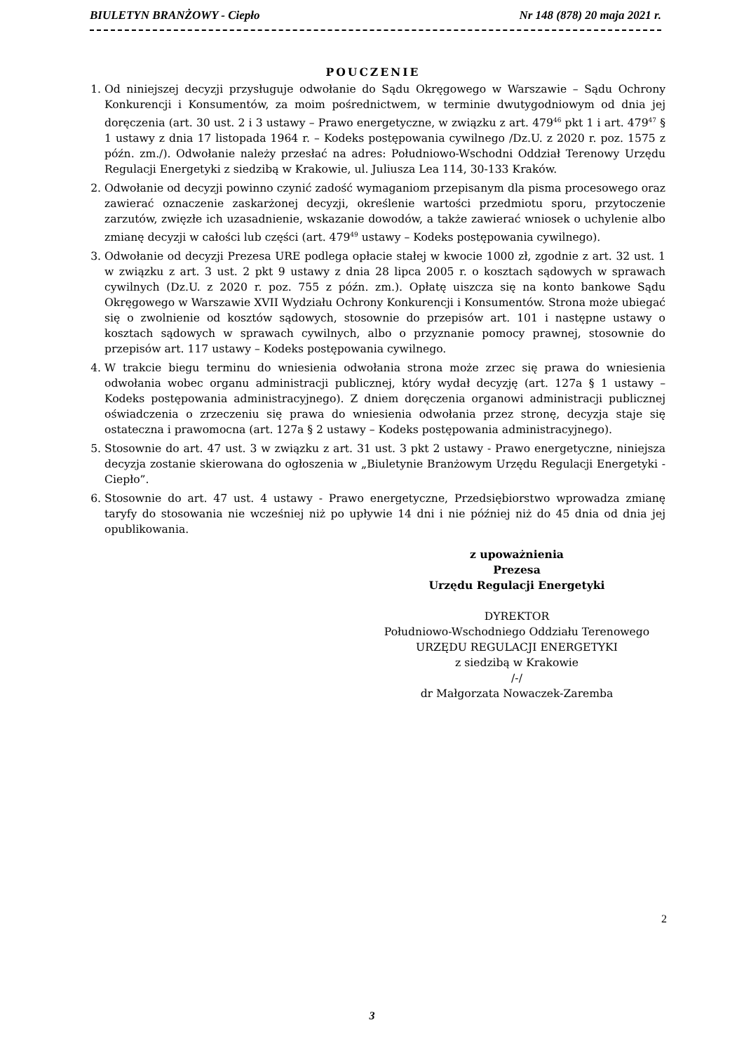BIULETYN BRANŻOWY - Ciepło Nr 148 (878) 20 maja 2021 r.
POUCZENIE
1. Od niniejszej decyzji przysługuje odwołanie do Sądu Okręgowego w Warszawie – Sądu Ochrony Konkurencji i Konsumentów, za moim pośrednictwem, w terminie dwutygodniowym od dnia jej doręczenia (art. 30 ust. 2 i 3 ustawy – Prawo energetyczne, w związku z art. 479<sup>46</sup> pkt 1 i art. 479<sup>47</sup> § 1 ustawy z dnia 17 listopada 1964 r. – Kodeks postępowania cywilnego /Dz.U. z 2020 r. poz. 1575 z późn. zm./). Odwołanie należy przesłać na adres: Południowo-Wschodni Oddział Terenowy Urzędu Regulacji Energetyki z siedzibą w Krakowie, ul. Juliusza Lea 114, 30-133 Kraków.
2. Odwołanie od decyzji powinno czynić zadość wymaganiom przepisanym dla pisma procesowego oraz zawierać oznaczenie zaskarżonej decyzji, określenie wartości przedmiotu sporu, przytoczenie zarzutów, zwięzłe ich uzasadnienie, wskazanie dowodów, a także zawierać wniosek o uchylenie albo zmianę decyzji w całości lub części (art. 479<sup>49</sup> ustawy – Kodeks postępowania cywilnego).
3. Odwołanie od decyzji Prezesa URE podlega opłacie stałej w kwocie 1000 zł, zgodnie z art. 32 ust. 1 w związku z art. 3 ust. 2 pkt 9 ustawy z dnia 28 lipca 2005 r. o kosztach sądowych w sprawach cywilnych (Dz.U. z 2020 r. poz. 755 z późn. zm.). Opłatę uiszcza się na konto bankowe Sądu Okręgowego w Warszawie XVII Wydziału Ochrony Konkurencji i Konsumentów. Strona może ubiegać się o zwolnienie od kosztów sądowych, stosownie do przepisów art. 101 i następne ustawy o kosztach sądowych w sprawach cywilnych, albo o przyznanie pomocy prawnej, stosownie do przepisów art. 117 ustawy – Kodeks postępowania cywilnego.
4. W trakcie biegu terminu do wniesienia odwołania strona może zrzec się prawa do wniesienia odwołania wobec organu administracji publicznej, który wydał decyzję (art. 127a § 1 ustawy – Kodeks postępowania administracyjnego). Z dniem doręczenia organowi administracji publicznej oświadczenia o zrzeczeniu się prawa do wniesienia odwołania przez stronę, decyzja staje się ostateczna i prawomocna (art. 127a § 2 ustawy – Kodeks postępowania administracyjnego).
5. Stosownie do art. 47 ust. 3 w związku z art. 31 ust. 3 pkt 2 ustawy - Prawo energetyczne, niniejsza decyzja zostanie skierowana do ogłoszenia w „Biuletynie Branżowym Urzędu Regulacji Energetyki - Ciepło”.
6. Stosownie do art. 47 ust. 4 ustawy - Prawo energetyczne, Przedsiębiorstwo wprowadza zmianę taryfy do stosowania nie wcześniej niż po upływie 14 dni i nie później niż do 45 dnia od dnia jej opublikowania.
z upoważnienia
Prezesa
Urzędu Regulacji Energetyki
DYREKTOR
Południowo-Wschodniego Oddziału Terenowego
URZĘDU REGULACJI ENERGETYKI
z siedzibą w Krakowie
/-/
dr Małgorzata Nowaczek-Zaremba
2
3